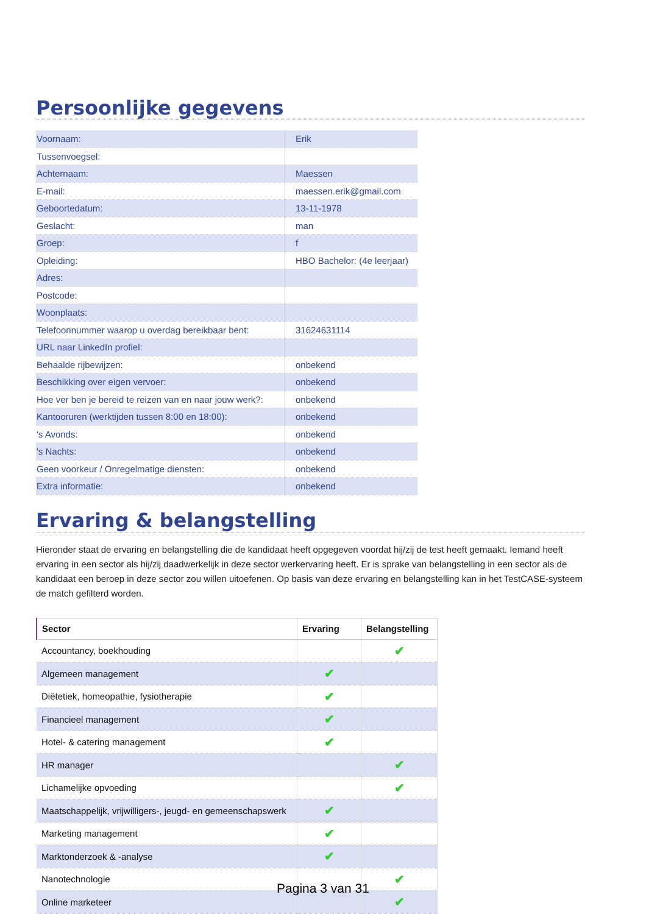Persoonlijke gegevens
| Voornaam: | Erik |
| Tussenvoegsel: | |
| Achternaam: | Maessen |
| E-mail: | maessen.erik@gmail.com |
| Geboortedatum: | 13-11-1978 |
| Geslacht: | man |
| Groep: | f |
| Opleiding: | HBO Bachelor: (4e leerjaar) |
| Adres: | |
| Postcode: | |
| Woonplaats: | |
| Telefoonnummer waarop u overdag bereikbaar bent: | 31624631114 |
| URL naar LinkedIn profiel: | |
| Behaalde rijbewijzen: | onbekend |
| Beschikking over eigen vervoer: | onbekend |
| Hoe ver ben je bereid te reizen van en naar jouw werk?: | onbekend |
| Kantooruren (werktijden tussen 8:00 en 18:00): | onbekend |
| 's Avonds: | onbekend |
| 's Nachts: | onbekend |
| Geen voorkeur / Onregelmatige diensten: | onbekend |
| Extra informatie: | onbekend |
Ervaring & belangstelling
Hieronder staat de ervaring en belangstelling die de kandidaat heeft opgegeven voordat hij/zij de test heeft gemaakt. Iemand heeft ervaring in een sector als hij/zij daadwerkelijk in deze sector werkervaring heeft. Er is sprake van belangstelling in een sector als de kandidaat een beroep in deze sector zou willen uitoefenen. Op basis van deze ervaring en belangstelling kan in het TestCASE-systeem de match gefilterd worden.
| Sector | Ervaring | Belangstelling |
| --- | --- | --- |
| Accountancy, boekhouding | | ✔ |
| Algemeen management | ✔ | |
| Diëtetiek, homeopathie, fysiotherapie | ✔ | |
| Financieel management | ✔ | |
| Hotel- & catering management | ✔ | |
| HR manager | | ✔ |
| Lichamelijke opvoeding | | ✔ |
| Maatschappelijk, vrijwilligers-, jeugd- en gemeenschapswerk | ✔ | |
| Marketing management | ✔ | |
| Marktonderzoek & -analyse | ✔ | |
| Nanotechnologie | | ✔ |
| Online marketeer | | ✔ |
Pagina 3 van 31